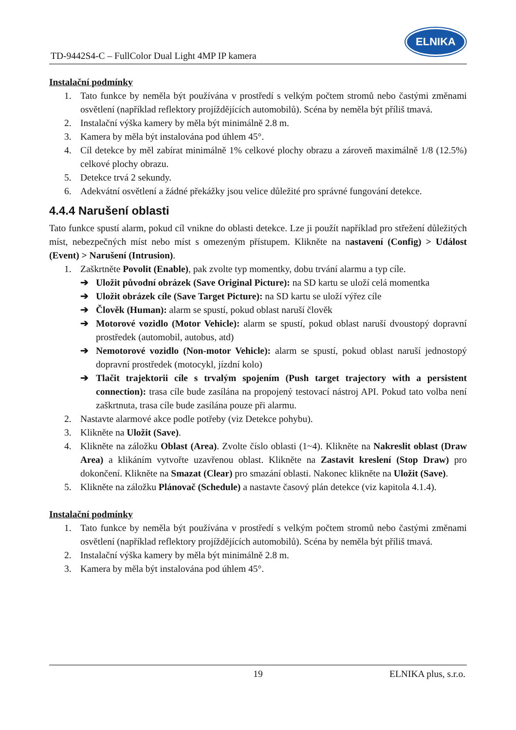TD-9442S4-C – FullColor Dual Light 4MP IP kamera
ELNIKA
Instalační podmínky
1. Tato funkce by neměla být používána v prostředí s velkým počtem stromů nebo častými změnami osvětlení (například reflektory projíždějících automobilů). Scéna by neměla být příliš tmavá.
2. Instalační výška kamery by měla být minimálně 2.8 m.
3. Kamera by měla být instalována pod úhlem 45°.
4. Cíl detekce by měl zabírat minimálně 1% celkové plochy obrazu a zároveň maximálně 1/8 (12.5%) celkové plochy obrazu.
5. Detekce trvá 2 sekundy.
6. Adekvátní osvětlení a žádné překážky jsou velice důležité pro správné fungování detekce.
4.4.4 Narušení oblasti
Tato funkce spustí alarm, pokud cíl vnikne do oblasti detekce. Lze ji použít například pro střežení důležitých míst, nebezpečných míst nebo míst s omezeným přístupem. Klikněte na nastavení (Config) > Událost (Event) > Narušení (Intrusion).
1. Zaškrtněte Povolit (Enable), pak zvolte typ momentky, dobu trvání alarmu a typ cíle.
➔ Uložit původní obrázek (Save Original Picture): na SD kartu se uloží celá momentka
➔ Uložit obrázek cíle (Save Target Picture): na SD kartu se uloží výřez cíle
➔ Člověk (Human): alarm se spustí, pokud oblast naruší člověk
➔ Motorové vozidlo (Motor Vehicle): alarm se spustí, pokud oblast naruší dvoustopý dopravní prostředek (automobil, autobus, atd)
➔ Nemotorové vozidlo (Non-motor Vehicle): alarm se spustí, pokud oblast naruší jednostopý dopravní prostředek (motocykl, jízdní kolo)
➔ Tlačit trajektorii cíle s trvalým spojením (Push target trajectory with a persistent connection): trasa cíle bude zasílána na propojený testovací nástroj API. Pokud tato volba není zaškrtnuta, trasa cíle bude zasílána pouze při alarmu.
2. Nastavte alarmové akce podle potřeby (viz Detekce pohybu).
3. Klikněte na Uložit (Save).
4. Klikněte na záložku Oblast (Area). Zvolte číslo oblasti (1~4). Klikněte na Nakreslit oblast (Draw Area) a klikáním vytvořte uzavřenou oblast. Klikněte na Zastavit kreslení (Stop Draw) pro dokončení. Klikněte na Smazat (Clear) pro smazání oblasti. Nakonec klikněte na Uložit (Save).
5. Klikněte na záložku Plánovač (Schedule) a nastavte časový plán detekce (viz kapitola 4.1.4).
Instalační podmínky
1. Tato funkce by neměla být používána v prostředí s velkým počtem stromů nebo častými změnami osvětlení (například reflektory projíždějících automobilů). Scéna by neměla být příliš tmavá.
2. Instalační výška kamery by měla být minimálně 2.8 m.
3. Kamera by měla být instalována pod úhlem 45°.
19 ELNIKA plus, s.r.o.